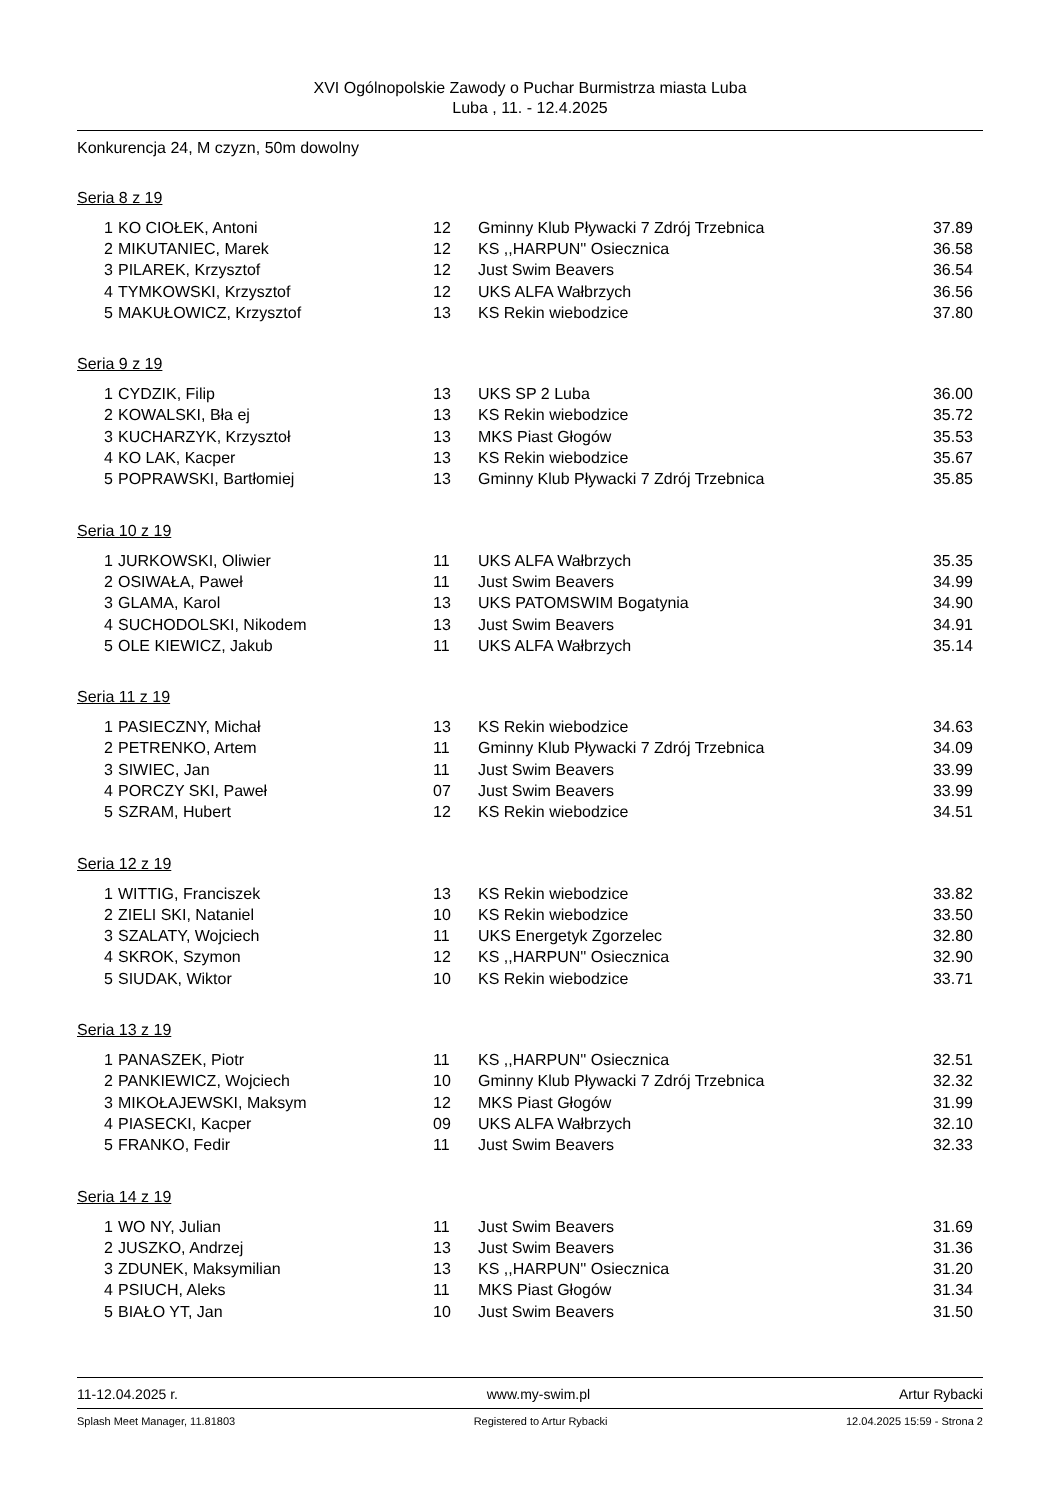XVI Ogólnopolskie Zawody o Puchar Burmistrza miasta Luba
Luba , 11. - 12.4.2025
Konkurencja 24, M czyzn, 50m dowolny
Seria 8 z 19
| 1 | KO CIOŁEK, Antoni | 12 | Gminny Klub Pływacki 7 Zdrój Trzebnica | 37.89 |
| 2 | MIKUTANIEC, Marek | 12 | KS ,,HARPUN'' Osiecznica | 36.58 |
| 3 | PILAREK, Krzysztof | 12 | Just Swim Beavers | 36.54 |
| 4 | TYMKOWSKI, Krzysztof | 12 | UKS ALFA Wałbrzych | 36.56 |
| 5 | MAKUŁOWICZ, Krzysztof | 13 | KS Rekin wiebodzice | 37.80 |
Seria 9 z 19
| 1 | CYDZIK, Filip | 13 | UKS SP 2 Luba | 36.00 |
| 2 | KOWALSKI, Bła ej | 13 | KS Rekin wiebodzice | 35.72 |
| 3 | KUCHARZYK, Krzysztoł | 13 | MKS Piast Głogów | 35.53 |
| 4 | KO LAK, Kacper | 13 | KS Rekin wiebodzice | 35.67 |
| 5 | POPRAWSKI, Bartłomiej | 13 | Gminny Klub Pływacki 7 Zdrój Trzebnica | 35.85 |
Seria 10 z 19
| 1 | JURKOWSKI, Oliwier | 11 | UKS ALFA Wałbrzych | 35.35 |
| 2 | OSIWAŁA, Paweł | 11 | Just Swim Beavers | 34.99 |
| 3 | GLAMA, Karol | 13 | UKS PATOMSWIM Bogatynia | 34.90 |
| 4 | SUCHODOLSKI, Nikodem | 13 | Just Swim Beavers | 34.91 |
| 5 | OLE KIEWICZ, Jakub | 11 | UKS ALFA Wałbrzych | 35.14 |
Seria 11 z 19
| 1 | PASIECZNY, Michał | 13 | KS Rekin wiebodzice | 34.63 |
| 2 | PETRENKO, Artem | 11 | Gminny Klub Pływacki 7 Zdrój Trzebnica | 34.09 |
| 3 | SIWIEC, Jan | 11 | Just Swim Beavers | 33.99 |
| 4 | PORCZY SKI, Paweł | 07 | Just Swim Beavers | 33.99 |
| 5 | SZRAM, Hubert | 12 | KS Rekin wiebodzice | 34.51 |
Seria 12 z 19
| 1 | WITTIG, Franciszek | 13 | KS Rekin wiebodzice | 33.82 |
| 2 | ZIELI SKI, Nataniel | 10 | KS Rekin wiebodzice | 33.50 |
| 3 | SZALATY, Wojciech | 11 | UKS Energetyk Zgorzelec | 32.80 |
| 4 | SKROK, Szymon | 12 | KS ,,HARPUN'' Osiecznica | 32.90 |
| 5 | SIUDAK, Wiktor | 10 | KS Rekin wiebodzice | 33.71 |
Seria 13 z 19
| 1 | PANASZEK, Piotr | 11 | KS ,,HARPUN'' Osiecznica | 32.51 |
| 2 | PANKIEWICZ, Wojciech | 10 | Gminny Klub Pływacki 7 Zdrój Trzebnica | 32.32 |
| 3 | MIKOŁAJEWSKI, Maksym | 12 | MKS Piast Głogów | 31.99 |
| 4 | PIASECKI, Kacper | 09 | UKS ALFA Wałbrzych | 32.10 |
| 5 | FRANKO, Fedir | 11 | Just Swim Beavers | 32.33 |
Seria 14 z 19
| 1 | WO NY, Julian | 11 | Just Swim Beavers | 31.69 |
| 2 | JUSZKO, Andrzej | 13 | Just Swim Beavers | 31.36 |
| 3 | ZDUNEK, Maksymilian | 13 | KS ,,HARPUN'' Osiecznica | 31.20 |
| 4 | PSIUCH, Aleks | 11 | MKS Piast Głogów | 31.34 |
| 5 | BIAŁO YT, Jan | 10 | Just Swim Beavers | 31.50 |
11-12.04.2025 r. www.my-swim.pl Artur Rybacki
Splash Meet Manager, 11.81803 Registered to Artur Rybacki 12.04.2025 15:59 - Strona 2